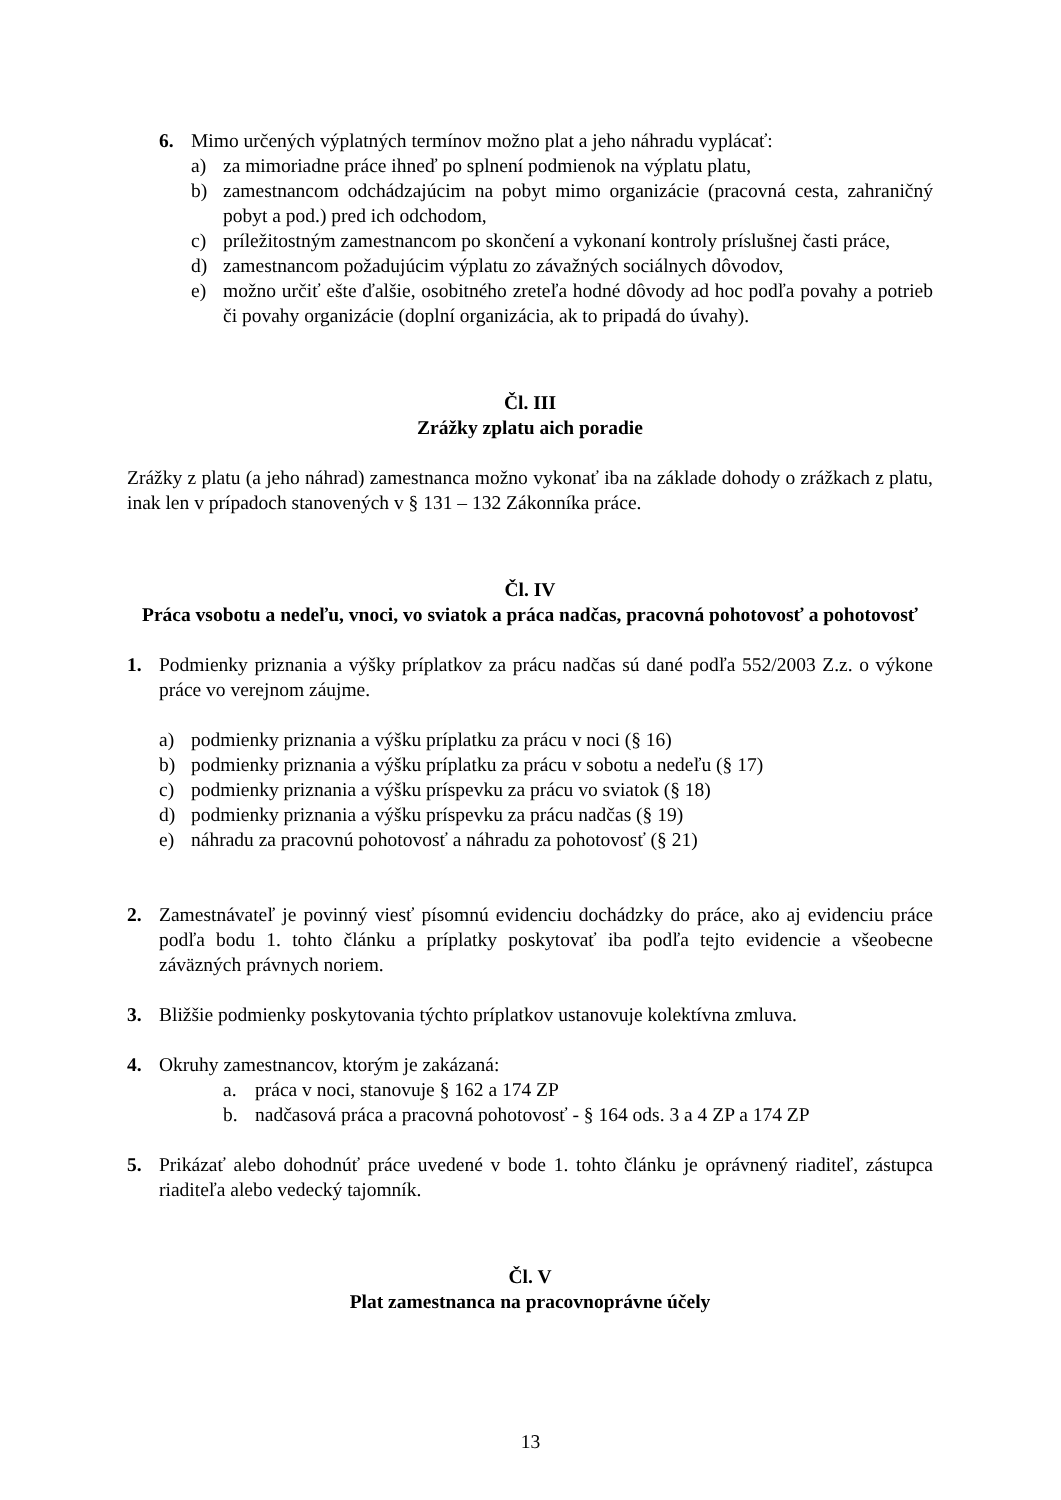6. Mimo určených výplatných termínov možno plat a jeho náhradu vyplácať:
a) za mimoriadne práce ihneď po splnení podmienok na výplatu platu,
b) zamestnancom odchádzajúcim na pobyt mimo organizácie (pracovná cesta, zahraničný pobyt a pod.) pred ich odchodom,
c) príležitostným zamestnancom po skončení a vykonaní kontroly príslušnej časti práce,
d) zamestnancom požadujúcim výplatu zo závažných sociálnych dôvodov,
e) možno určiť ešte ďalšie, osobitného zreteľa hodné dôvody ad hoc podľa povahy a potrieb či povahy organizácie (doplní organizácia, ak to pripadá do úvahy).
Čl. III
Zrážky zplatu aich poradie
Zrážky z platu (a jeho náhrad) zamestnanca možno vykonať iba na základe dohody o zrážkach z platu, inak len v prípadoch stanovených v § 131 – 132 Zákonníka práce.
Čl. IV
Práca vsobotu a nedeľu, vnoci, vo sviatok a práca nadčas, pracovná pohotovosť a pohotovosť
1. Podmienky priznania a výšky príplatkov za prácu nadčas sú dané podľa 552/2003 Z.z. o výkone práce vo verejnom záujme.
a) podmienky priznania a výšku príplatku za prácu v noci (§ 16)
b) podmienky priznania a výšku príplatku za prácu v sobotu a nedeľu (§ 17)
c) podmienky priznania a výšku príspevku za prácu vo sviatok (§ 18)
d) podmienky priznania a výšku príspevku za prácu nadčas (§ 19)
e) náhradu za pracovnú pohotovosť a náhradu za pohotovosť (§ 21)
2. Zamestnávateľ je povinný viesť písomnú evidenciu dochádzky do práce, ako aj evidenciu práce podľa bodu 1. tohto článku a príplatky poskytovať iba podľa tejto evidencie a všeobecne záväzných právnych noriem.
3. Bližšie podmienky poskytovania týchto príplatkov ustanovuje kolektívna zmluva.
4. Okruhy zamestnancov, ktorým je zakázaná:
a. práca v noci, stanovuje § 162 a 174 ZP
b. nadčasová práca a pracovná pohotovosť - § 164 ods. 3 a 4 ZP a 174 ZP
5. Prikázať alebo dohodnúť práce uvedené v bode 1. tohto článku je oprávnený riaditeľ, zástupca riaditeľa alebo vedecký tajomník.
Čl. V
Plat zamestnanca na pracovnoprávne účely
13